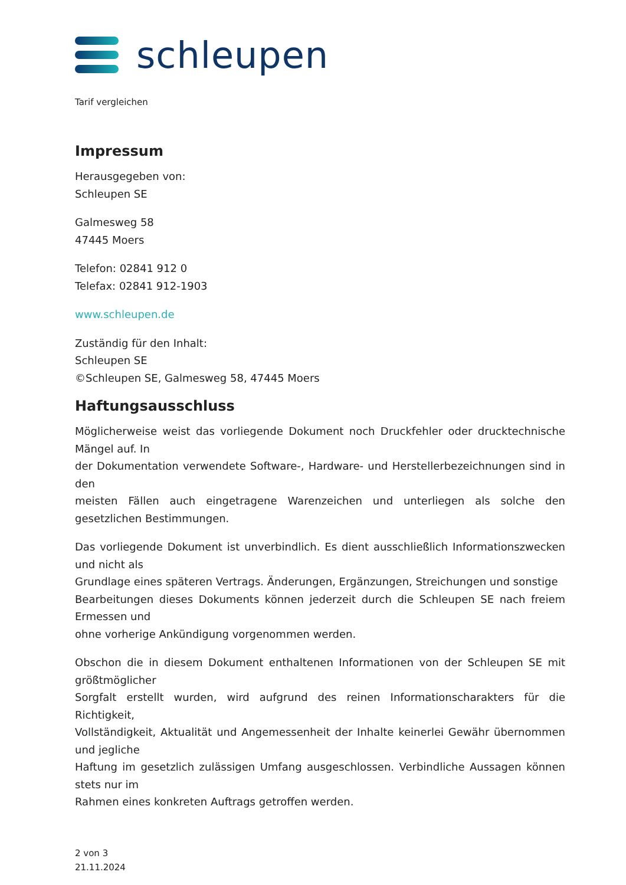schleupen
Tarif vergleichen
Impressum
Herausgegeben von:
Schleupen SE
Galmesweg 58
47445 Moers
Telefon: 02841 912 0
Telefax: 02841 912-1903
www.schleupen.de
Zuständig für den Inhalt:
Schleupen SE
©Schleupen SE, Galmesweg 58, 47445 Moers
Haftungsausschluss
Möglicherweise weist das vorliegende Dokument noch Druckfehler oder drucktechnische Mängel auf. In
der Dokumentation verwendete Software-, Hardware- und Herstellerbezeichnungen sind in den
meisten Fällen auch eingetragene Warenzeichen und unterliegen als solche den gesetzlichen Bestimmungen.
Das vorliegende Dokument ist unverbindlich. Es dient ausschließlich Informationszwecken und nicht als
Grundlage eines späteren Vertrags. Änderungen, Ergänzungen, Streichungen und sonstige
Bearbeitungen dieses Dokuments können jederzeit durch die Schleupen SE nach freiem Ermessen und
ohne vorherige Ankündigung vorgenommen werden.
Obschon die in diesem Dokument enthaltenen Informationen von der Schleupen SE mit größtmöglicher
Sorgfalt erstellt wurden, wird aufgrund des reinen Informationscharakters für die Richtigkeit,
Vollständigkeit, Aktualität und Angemessenheit der Inhalte keinerlei Gewähr übernommen und jegliche
Haftung im gesetzlich zulässigen Umfang ausgeschlossen. Verbindliche Aussagen können stets nur im
Rahmen eines konkreten Auftrags getroffen werden.
2 von 3
21.11.2024